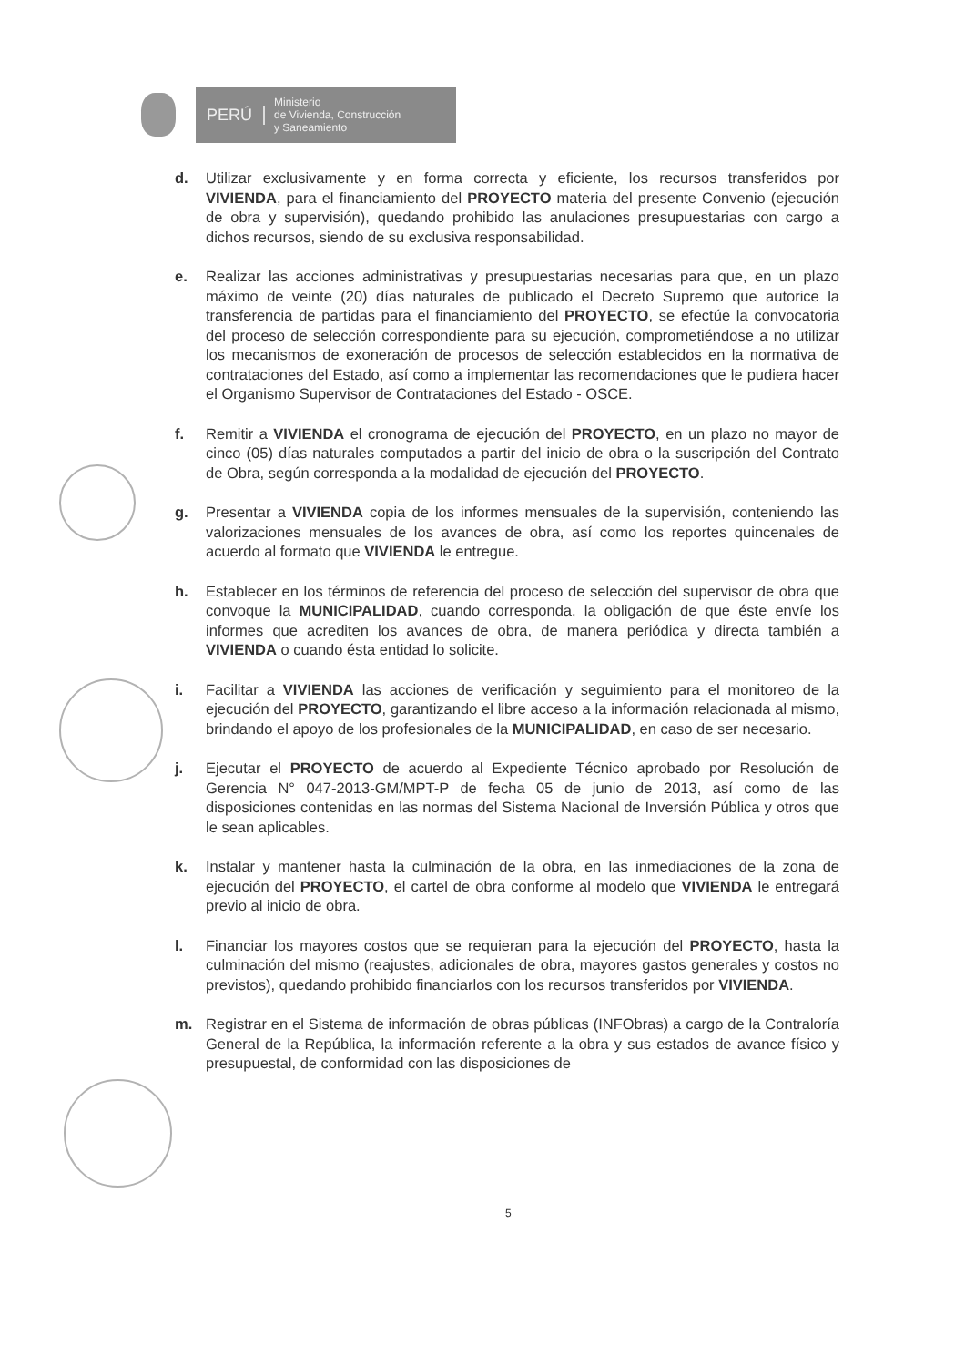PERÚ
Ministerio
de Vivienda, Construcción
y Saneamiento
d. Utilizar exclusivamente y en forma correcta y eficiente, los recursos transferidos por VIVIENDA, para el financiamiento del PROYECTO materia del presente Convenio (ejecución de obra y supervisión), quedando prohibido las anulaciones presupuestarias con cargo a dichos recursos, siendo de su exclusiva responsabilidad.
e. Realizar las acciones administrativas y presupuestarias necesarias para que, en un plazo máximo de veinte (20) días naturales de publicado el Decreto Supremo que autorice la transferencia de partidas para el financiamiento del PROYECTO, se efectúe la convocatoria del proceso de selección correspondiente para su ejecución, comprometiéndose a no utilizar los mecanismos de exoneración de procesos de selección establecidos en la normativa de contrataciones del Estado, así como a implementar las recomendaciones que le pudiera hacer el Organismo Supervisor de Contrataciones del Estado - OSCE.
f. Remitir a VIVIENDA el cronograma de ejecución del PROYECTO, en un plazo no mayor de cinco (05) días naturales computados a partir del inicio de obra o la suscripción del Contrato de Obra, según corresponda a la modalidad de ejecución del PROYECTO.
g. Presentar a VIVIENDA copia de los informes mensuales de la supervisión, conteniendo las valorizaciones mensuales de los avances de obra, así como los reportes quincenales de acuerdo al formato que VIVIENDA le entregue.
h. Establecer en los términos de referencia del proceso de selección del supervisor de obra que convoque la MUNICIPALIDAD, cuando corresponda, la obligación de que éste envíe los informes que acrediten los avances de obra, de manera periódica y directa también a VIVIENDA o cuando ésta entidad lo solicite.
i. Facilitar a VIVIENDA las acciones de verificación y seguimiento para el monitoreo de la ejecución del PROYECTO, garantizando el libre acceso a la información relacionada al mismo, brindando el apoyo de los profesionales de la MUNICIPALIDAD, en caso de ser necesario.
j. Ejecutar el PROYECTO de acuerdo al Expediente Técnico aprobado por Resolución de Gerencia N° 047-2013-GM/MPT-P de fecha 05 de junio de 2013, así como de las disposiciones contenidas en las normas del Sistema Nacional de Inversión Pública y otros que le sean aplicables.
k. Instalar y mantener hasta la culminación de la obra, en las inmediaciones de la zona de ejecución del PROYECTO, el cartel de obra conforme al modelo que VIVIENDA le entregará previo al inicio de obra.
l. Financiar los mayores costos que se requieran para la ejecución del PROYECTO, hasta la culminación del mismo (reajustes, adicionales de obra, mayores gastos generales y costos no previstos), quedando prohibido financiarlos con los recursos transferidos por VIVIENDA.
m. Registrar en el Sistema de información de obras públicas (INFObras) a cargo de la Contraloría General de la República, la información referente a la obra y sus estados de avance físico y presupuestal, de conformidad con las disposiciones de
5